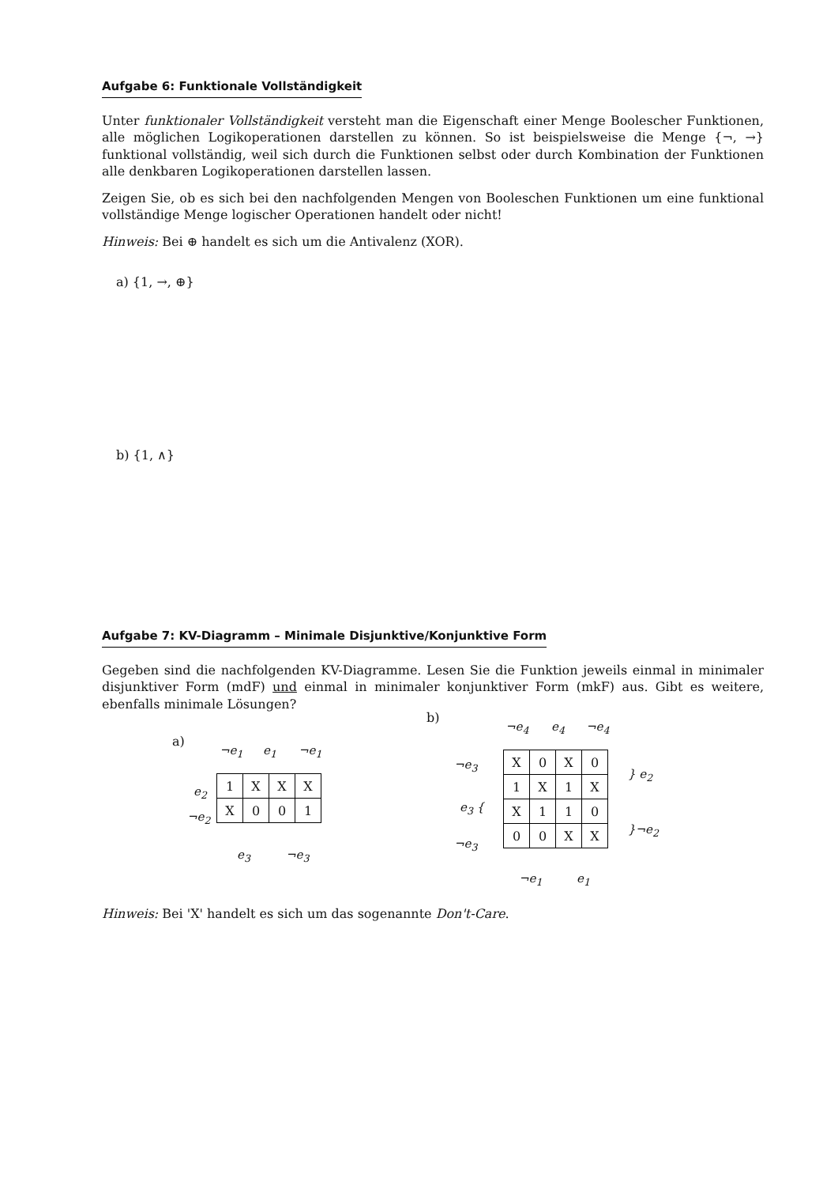Aufgabe 6: Funktionale Vollständigkeit
Unter funktionaler Vollständigkeit versteht man die Eigenschaft einer Menge Boolescher Funktionen, alle möglichen Logikoperationen darstellen zu können. So ist beispielsweise die Menge {¬, →} funktional vollständig, weil sich durch die Funktionen selbst oder durch Kombination der Funktionen alle denkbaren Logikoperationen darstellen lassen.
Zeigen Sie, ob es sich bei den nachfolgenden Mengen von Booleschen Funktionen um eine funktional vollständige Menge logischer Operationen handelt oder nicht!
Hinweis: Bei ⊕ handelt es sich um die Antivalenz (XOR).
a) {1, →, ⊕}
b) {1, ∧}
Aufgabe 7: KV-Diagramm – Minimale Disjunktive/Konjunktive Form
Gegeben sind die nachfolgenden KV-Diagramme. Lesen Sie die Funktion jeweils einmal in minimaler disjunktiver Form (mdF) und einmal in minimaler konjunktiver Form (mkF) aus. Gibt es weitere, ebenfalls minimale Lösungen?
a)
¬e<sub>1</sub> e<sub>1</sub> ¬e<sub>1</sub>
e<sub>2</sub>
¬e<sub>2</sub>
| 1 | X | X | X |
| X | 0 | 0 | 1 |
e<sub>3</sub> ¬e<sub>3</sub>
b)
¬e<sub>4</sub> e<sub>4</sub> ¬e<sub>4</sub>
¬e<sub>3</sub>
e<sub>3</sub> {
¬e<sub>3</sub>
| X | 0 | X | 0 |
| 1 | X | 1 | X |
| X | 1 | 1 | 0 |
| 0 | 0 | X | X |
} e<sub>2</sub>
}¬e<sub>2</sub>
¬e<sub>1</sub> e<sub>1</sub>
Hinweis: Bei 'X' handelt es sich um das sogenannte Don't-Care.